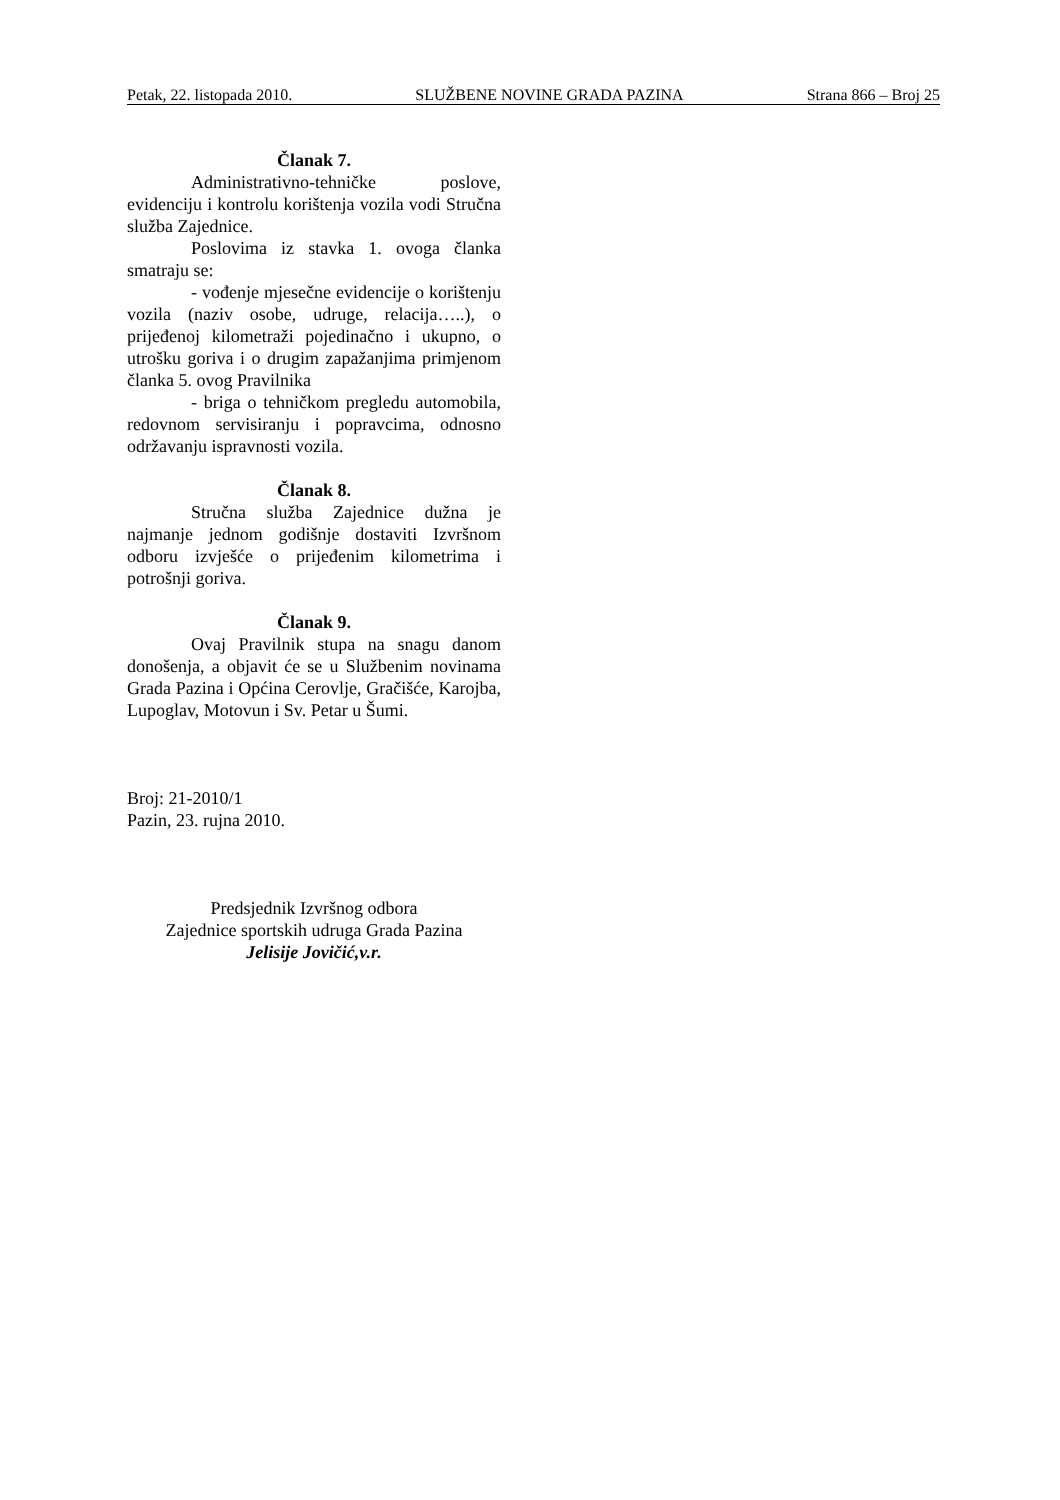Petak, 22. listopada 2010. SLUŽBENE NOVINE GRADA PAZINA Strana 866 – Broj 25
Članak 7.
Administrativno-tehničke poslove, evidenciju i kontrolu korištenja vozila vodi Stručna služba Zajednice.
Poslovima iz stavka 1. ovoga članka smatraju se:
- vođenje mjesečne evidencije o korištenju vozila (naziv osobe, udruge, relacija…..), o prijeđenoj kilometraži pojedinačno i ukupno, o utrošku goriva i o drugim zapažanjima primjenom članka 5. ovog Pravilnika
- briga o tehničkom pregledu automobila, redovnom servisiranju i popravcima, odnosno održavanju ispravnosti vozila.
Članak 8.
Stručna služba Zajednice dužna je najmanje jednom godišnje dostaviti Izvršnom odboru izvješće o prijeđenim kilometrima i potrošnji goriva.
Članak 9.
Ovaj Pravilnik stupa na snagu danom donošenja, a objavit će se u Službenim novinama Grada Pazina i Općina Cerovlje, Gračišće, Karojba, Lupoglav, Motovun i Sv. Petar u Šumi.
Broj: 21-2010/1
Pazin, 23. rujna 2010.
Predsjednik Izvršnog odbora
Zajednice sportskih udruga Grada Pazina
Jelisije Jovičić,v.r.